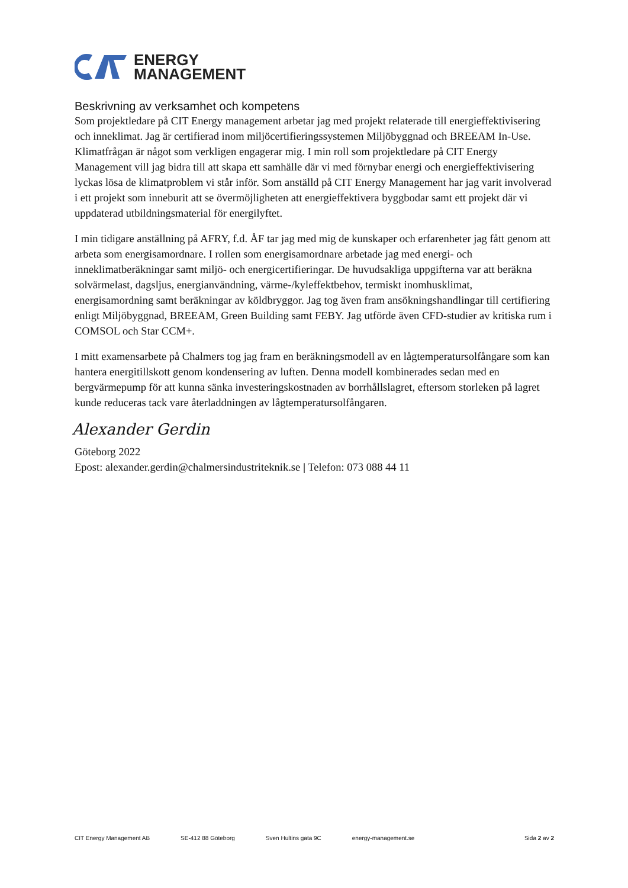ENERGY
MANAGEMENT
Beskrivning av verksamhet och kompetens
Som projektledare på CIT Energy management arbetar jag med projekt relaterade till energieffektivisering och inneklimat. Jag är certifierad inom miljöcertifieringssystemen Miljöbyggnad och BREEAM In-Use. Klimatfrågan är något som verkligen engagerar mig. I min roll som projektledare på CIT Energy Management vill jag bidra till att skapa ett samhälle där vi med förnybar energi och energieffektivisering lyckas lösa de klimatproblem vi står inför. Som anställd på CIT Energy Management har jag varit involverad i ett projekt som inneburit att se övermöjligheten att energieffektivera byggbodar samt ett projekt där vi uppdaterad utbildningsmaterial för energilyftet.
I min tidigare anställning på AFRY, f.d. ÅF tar jag med mig de kunskaper och erfarenheter jag fått genom att arbeta som energisamordnare. I rollen som energisamordnare arbetade jag med energi- och inneklimatberäkningar samt miljö- och energicertifieringar. De huvudsakliga uppgifterna var att beräkna solvärmelast, dagsljus, energianvändning, värme-/kyleffektbehov, termiskt inomhusklimat, energisamordning samt beräkningar av köldbryggor. Jag tog även fram ansökningshandlingar till certifiering enligt Miljöbyggnad, BREEAM, Green Building samt FEBY. Jag utförde även CFD-studier av kritiska rum i COMSOL och Star CCM+.
I mitt examensarbete på Chalmers tog jag fram en beräkningsmodell av en lågtemperatursolfångare som kan hantera energitillskott genom kondensering av luften. Denna modell kombinerades sedan med en bergvärmepump för att kunna sänka investeringskostnaden av borrhållslagret, eftersom storleken på lagret kunde reduceras tack vare återladdningen av lågtemperatursolfångaren.
Alexander Gerdin
Göteborg 2022
Epost: alexander.gerdin@chalmersindustriteknik.se | Telefon: 073 088 44 11
CIT Energy Management AB SE-412 88 Göteborg Sven Hultins gata 9C energy-management.se Sida 2 av 2